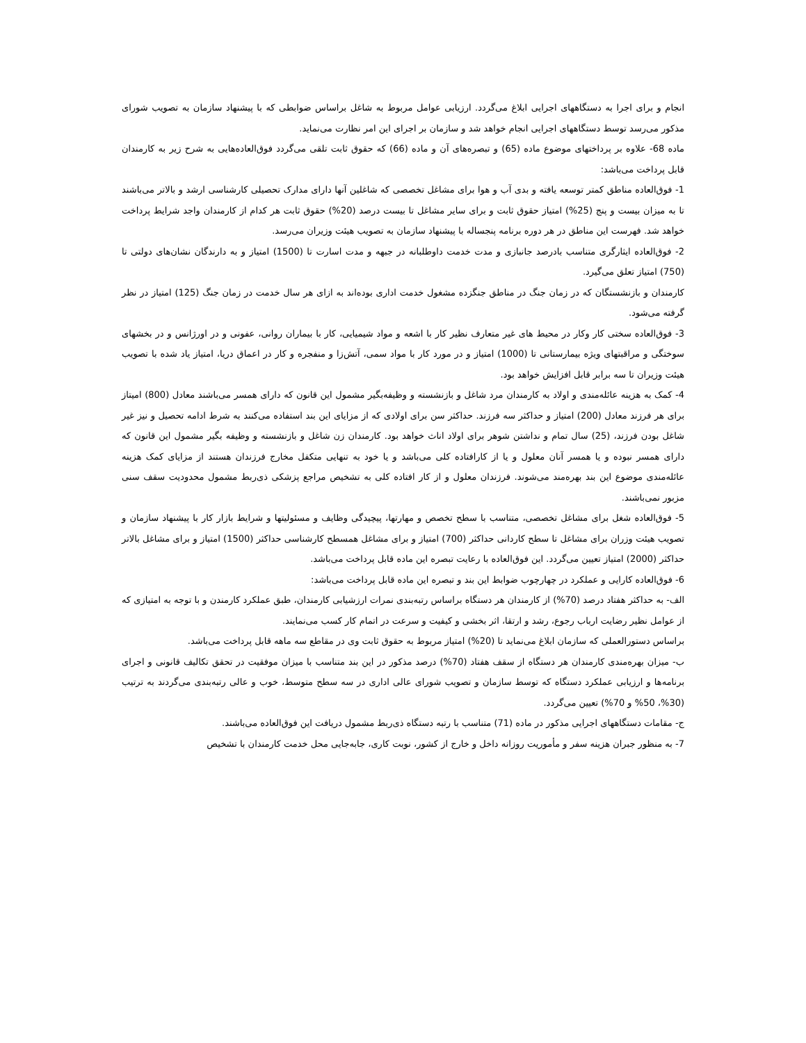انجام و برای اجرا به دستگاههای اجرایی ابلاغ می‌گردد. ارزیابی عوامل مربوط به شاغل براساس ضوابطی که با پیشنهاد سازمان به تصویب شورای مذکور می‌رسد توسط دستگاههای اجرایی انجام خواهد شد و سازمان بر اجرای این امر نظارت می‌نماید.
ماده 68- علاوه بر پرداختهای موضوع ماده (65) و تبصره‌های آن و ماده (66) که حقوق ثابت تلقی می‌گردد فوق‌العاده‌هایی به شرح زیر به کارمندان قابل پرداخت می‌باشد:
1- فوق‌العاده مناطق کمتر توسعه یافته و بدی آب و هوا برای مشاغل تخصصی که شاغلین آنها دارای مدارک تحصیلی کارشناسی ارشد و بالاتر می‌باشند تا به میزان بیست و پنج (25%) امتیاز حقوق ثابت و برای سایر مشاغل تا بیست درصد (20%) حقوق ثابت هر کدام از کارمندان واجد شرایط پرداخت خواهد شد. فهرست این مناطق در هر دوره برنامه پنجساله با پیشنهاد سازمان به تصویب هیئت وزیران می‌رسد.
2- فوق‌العاده ایثارگری متناسب بادرصد جانبازی و مدت خدمت داوطلبانه در جبهه و مدت اسارت تا (1500) امتیاز و به دارندگان نشان‌های دولتی تا (750) امتیاز تعلق می‌گیرد.
کارمندان و بازنشستگان که در زمان جنگ در مناطق جنگزده مشغول خدمت اداری بوده‌اند به ازای هر سال خدمت در زمان جنگ (125) امتیاز در نظر گرفته می‌شود.
3- فوق‌العاده سختی کار وکار در محیط های غیر متعارف نظیر کار با اشعه و مواد شیمیایی، کار با بیماران روانی، عفونی و در اورژانس و در بخشهای سوختگی و مراقبتهای ویژه بیمارستانی تا (1000) امتیاز و در مورد کار با مواد سمی، آتش‌زا و منفجره و کار در اعماق دریا، امتیاز یاد شده با تصویب هیئت وزیران تا سه برابر قابل افزایش خواهد بود.
4- کمک به هزینه عائله‌مندی و اولاد به کارمندان مرد شاغل و بازنشسته و وظیفه‌بگیر مشمول این قانون که دارای همسر می‌باشند معادل (800) امیتاز برای هر فرزند معادل (200) امتیاز و حداکثر سه فرزند. حداکثر سن برای اولادی که از مزایای این بند استفاده می‌کنند به شرط ادامه تحصیل و نیز غیر شاغل بودن فرزند، (25) سال تمام و نداشتن شوهر برای اولاد اناث خواهد بود. کارمندان زن شاغل و بازنشسته و وظیفه بگیر مشمول این قانون که دارای همسر نبوده و یا همسر آنان معلول و یا از کارافتاده کلی می‌باشد و یا خود به تنهایی متکفل مخارج فرزندان هستند از مزایای کمک هزینه عائله‌مندی موضوع این بند بهره‌مند می‌شوند. فرزندان معلول و از کار افتاده کلی به تشخیص مراجع پزشکی ذی‌ربط مشمول محدودیت سقف سنی مزبور نمی‌باشند.
5- فوق‌العاده شغل برای مشاغل تخصصی، متناسب با سطح تخصص و مهارتها، پیچیدگی وظایف و مسئولیتها و شرایط بازار کار با پیشنهاد سازمان و تصویب هیئت وزران برای مشاغل تا سطح کاردانی حداکثر (700) امتیاز و برای مشاغل همسطح کارشناسی حداکثر (1500) امتیاز و برای مشاغل بالاتر حداکثر (2000) امتیاز تعیین می‌گردد. این فوق‌العاده با رعایت تبصره این ماده قابل پرداخت می‌باشد.
6- فوق‌العاده کارایی و عملکرد در چهارچوب ضوابط این بند و تبصره این ماده قابل پرداخت می‌باشد:
الف- به حداکثر هفتاد درصد (70%) از کارمندان هر دستگاه براساس رتبه‌بندی نمرات ارزشیابی کارمندان، طبق عملکرد کارمندن و با توجه به امتیازی که از عوامل نظیر رضایت ارباب رجوع، رشد و ارتقا، اثر بخشی و کیفیت و سرعت در اتمام کار کسب می‌نمایند.
براساس دستورالعملی که سازمان ابلاغ می‌نماید تا (20%) امتیاز مربوط به حقوق ثابت وی در مقاطع سه ماهه قابل پرداخت می‌باشد.
ب- میزان بهره‌مندی کارمندان هر دستگاه از سقف هفتاد (70%) درصد مذکور در این بند متناسب با میزان موفقیت در تحقق تکالیف قانونی و اجرای برنامه‌ها و ارزیابی عملکرد دستگاه که توسط سازمان و تصویب شورای عالی اداری در سه سطح متوسط، خوب و عالی رتبه‌بندی می‌گردند به ترتیب (30%، 50% و 70%) تعیین می‌گردد.
ج- مقامات دستگاههای اجرایی مذکور در ماده (71) متناسب با رتبه دستگاه ذی‌ربط مشمول دریافت این فوق‌العاده می‌باشند.
7- به منظور جبران هزینه سفر و مأموریت روزانه داخل و خارج از کشور، نوبت کاری، جابه‌جایی محل خدمت کارمندان با تشخیص